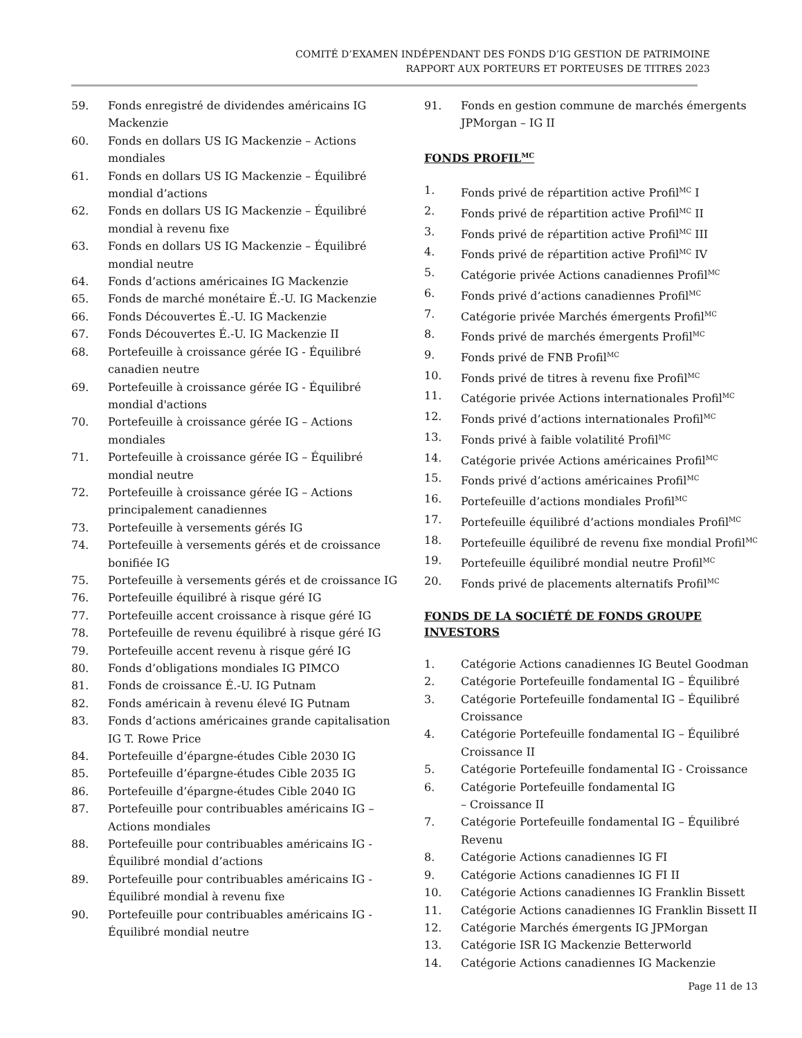COMITÉ D’EXAMEN INDÉPENDANT DES FONDS D’IG GESTION DE PATRIMOINE
RAPPORT AUX PORTEURS ET PORTEUSES DE TITRES 2023
59. Fonds enregistré de dividendes américains IG Mackenzie
60. Fonds en dollars US IG Mackenzie – Actions mondiales
61. Fonds en dollars US IG Mackenzie – Équilibré mondial d’actions
62. Fonds en dollars US IG Mackenzie – Équilibré mondial à revenu fixe
63. Fonds en dollars US IG Mackenzie – Équilibré mondial neutre
64. Fonds d’actions américaines IG Mackenzie
65. Fonds de marché monétaire É.-U. IG Mackenzie
66. Fonds Découvertes É.-U. IG Mackenzie
67. Fonds Découvertes É.-U. IG Mackenzie II
68. Portefeuille à croissance gérée IG - Équilibré canadien neutre
69. Portefeuille à croissance gérée IG - Équilibré mondial d'actions
70. Portefeuille à croissance gérée IG – Actions mondiales
71. Portefeuille à croissance gérée IG – Équilibré mondial neutre
72. Portefeuille à croissance gérée IG – Actions principalement canadiennes
73. Portefeuille à versements gérés IG
74. Portefeuille à versements gérés et de croissance bonifiée IG
75. Portefeuille à versements gérés et de croissance IG
76. Portefeuille équilibré à risque géré IG
77. Portefeuille accent croissance à risque géré IG
78. Portefeuille de revenu équilibré à risque géré IG
79. Portefeuille accent revenu à risque géré IG
80. Fonds d’obligations mondiales IG PIMCO
81. Fonds de croissance É.-U. IG Putnam
82. Fonds américain à revenu élevé IG Putnam
83. Fonds d’actions américaines grande capitalisation IG T. Rowe Price
84. Portefeuille d’épargne-études Cible 2030 IG
85. Portefeuille d’épargne-études Cible 2035 IG
86. Portefeuille d’épargne-études Cible 2040 IG
87. Portefeuille pour contribuables américains IG – Actions mondiales
88. Portefeuille pour contribuables américains IG - Équilibré mondial d’actions
89. Portefeuille pour contribuables américains IG - Équilibré mondial à revenu fixe
90. Portefeuille pour contribuables américains IG - Équilibré mondial neutre
91. Fonds en gestion commune de marchés émergents JPMorgan – IG II
FONDS PROFIL<sup>MC</sup>
1. Fonds privé de répartition active Profil<sup>MC</sup> I
2. Fonds privé de répartition active Profil<sup>MC</sup> II
3. Fonds privé de répartition active Profil<sup>MC</sup> III
4. Fonds privé de répartition active Profil<sup>MC</sup> IV
5. Catégorie privée Actions canadiennes Profil<sup>MC</sup>
6. Fonds privé d’actions canadiennes Profil<sup>MC</sup>
7. Catégorie privée Marchés émergents Profil<sup>MC</sup>
8. Fonds privé de marchés émergents Profil<sup>MC</sup>
9. Fonds privé de FNB Profil<sup>MC</sup>
10. Fonds privé de titres à revenu fixe Profil<sup>MC</sup>
11. Catégorie privée Actions internationales Profil<sup>MC</sup>
12. Fonds privé d’actions internationales Profil<sup>MC</sup>
13. Fonds privé à faible volatilité Profil<sup>MC</sup>
14. Catégorie privée Actions américaines Profil<sup>MC</sup>
15. Fonds privé d’actions américaines Profil<sup>MC</sup>
16. Portefeuille d’actions mondiales Profil<sup>MC</sup>
17. Portefeuille équilibré d’actions mondiales Profil<sup>MC</sup>
18. Portefeuille équilibré de revenu fixe mondial Profil<sup>MC</sup>
19. Portefeuille équilibré mondial neutre Profil<sup>MC</sup>
20. Fonds privé de placements alternatifs Profil<sup>MC</sup>
FONDS DE LA SOCIÉTÉ DE FONDS GROUPE INVESTORS
1. Catégorie Actions canadiennes IG Beutel Goodman
2. Catégorie Portefeuille fondamental IG – Équilibré
3. Catégorie Portefeuille fondamental IG – Équilibré Croissance
4. Catégorie Portefeuille fondamental IG – Équilibré Croissance II
5. Catégorie Portefeuille fondamental IG - Croissance
6. Catégorie Portefeuille fondamental IG
– Croissance II
7. Catégorie Portefeuille fondamental IG – Équilibré Revenu
8. Catégorie Actions canadiennes IG FI
9. Catégorie Actions canadiennes IG FI II
10. Catégorie Actions canadiennes IG Franklin Bissett
11. Catégorie Actions canadiennes IG Franklin Bissett II
12. Catégorie Marchés émergents IG JPMorgan
13. Catégorie ISR IG Mackenzie Betterworld
14. Catégorie Actions canadiennes IG Mackenzie
Page 11 de 13